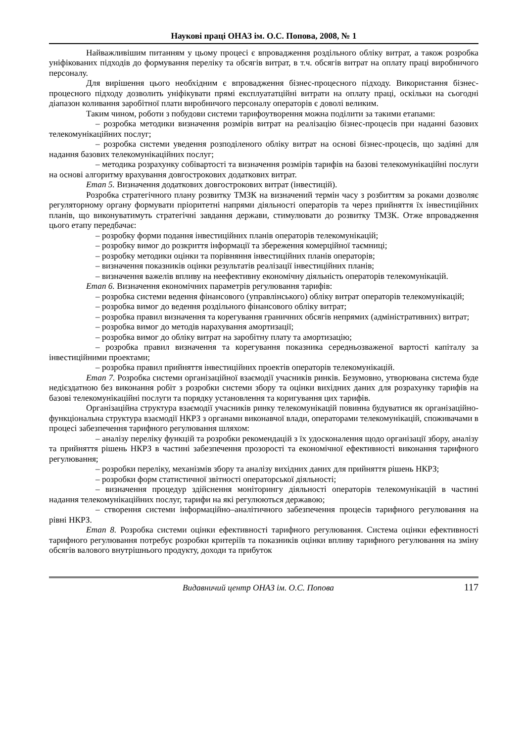Наукові праці ОНАЗ ім. О.С. Попова, 2008, № 1
Найважливішим питанням у цьому процесі є впровадження роздільного обліку витрат, а також розробка уніфікованих підходів до формування переліку та обсягів витрат, в т.ч. обсягів витрат на оплату праці виробничого персоналу.
Для вирішення цього необхідним є впровадження бізнес-процесного підходу. Використання бізнес-процесного підходу дозволить уніфікувати прямі експлуататційні витрати на оплату праці, оскільки на сьогодні діапазон коливання заробітної плати виробничого персоналу операторів є доволі великим.
Таким чином, роботи з побудови системи тарифоутворення можна поділити за такими етапами:
– розробка методики визначення розмірів витрат на реалізацію бізнес-процесів при наданні базових телекомунікаційних послуг;
– розробка системи уведення розподіленого обліку витрат на основі бізнес-процесів, що задіяні для надання базових телекомунікаційних послуг;
– методика розрахунку собівартості та визначення розмірів тарифів на базові телекомунікаційні послуги на основі алгоритму врахування довгострокових додаткових витрат.
Етап 5. Визначення додаткових довгострокових витрат (інвестицій).
Розробка стратегічного плану розвитку ТМЗК на визначений термін часу з розбиттям за роками дозволяє регуляторному органу формувати пріоритетні напрями діяльності операторів та через прийняття їх інвестиційних планів, що виконуватимуть стратегічні завдання держави, стимулювати до розвитку ТМЗК. Отже впровадження цього етапу передбачає:
– розробку форми подання інвестиційних планів операторів телекомунікацій;
– розробку вимог до розкриття інформації та збереження комерційної таємниці;
– розробку методики оцінки та порівняння інвестиційних планів операторів;
– визначення показників оцінки результатів реалізації інвестиційних планів;
– визначення важелів впливу на неефективну економічну діяльність операторів телекомунікацій.
Етап 6. Визначення економічних параметрів регулювання тарифів:
– розробка системи ведення фінансового (управлінського) обліку витрат операторів телекомунікацій;
– розробка вимог до ведення роздільного фінансового обліку витрат;
– розробка правил визначення та корегування граничних обсягів непрямих (адміністративних) витрат;
– розробка вимог до методів нарахування амортизації;
– розробка вимог до обліку витрат на заробітну плату та амортизацію;
– розробка правил визначення та корегування показника середньозваженої вартості капіталу за інвестиційними проектами;
– розробка правил прийняття інвестиційних проектів операторів телекомунікацій.
Етап 7. Розробка системи організаційної взаємодії учасників ринків. Безумовно, утворювана система буде недієздатною без виконання робіт з розробки системи збору та оцінки вихідних даних для розрахунку тарифів на базові телекомунікаційні послуги та порядку установлення та коригування цих тарифів.
Організаційна структура взаємодії учасників ринку телекомунікацій повинна будуватися як організаційно-функціональна структура взаємодії НКРЗ з органами виконавчої влади, операторами телекомунікацій, споживачами в процесі забезпечення тарифного регулювання шляхом:
– аналізу переліку функцій та розробки рекомендацій з їх удосконалення щодо організації збору, аналізу та прийняття рішень НКРЗ в частині забезпечення прозорості та економічної ефективності виконання тарифного регулювання;
– розробки переліку, механізмів збору та аналізу вихідних даних для прийняття рішень НКРЗ;
– розробки форм статистичної звітності операторської діяльності;
– визначення процедур здійснення моніторингу діяльності операторів телекомунікацій в частині надання телекомунікаційних послуг, тарифи на які регулюються державою;
– створення системи інформаційно–аналітичного забезпечення процесів тарифного регулювання на рівні НКРЗ.
Етап 8. Розробка системи оцінки ефективності тарифного регулювання. Система оцінки ефективності тарифного регулювання потребує розробки критеріїв та показників оцінки впливу тарифного регулювання на зміну обсягів валового внутрішнього продукту, доходи та прибуток
Видавничий центр ОНАЗ ім. О.С. Попова 117